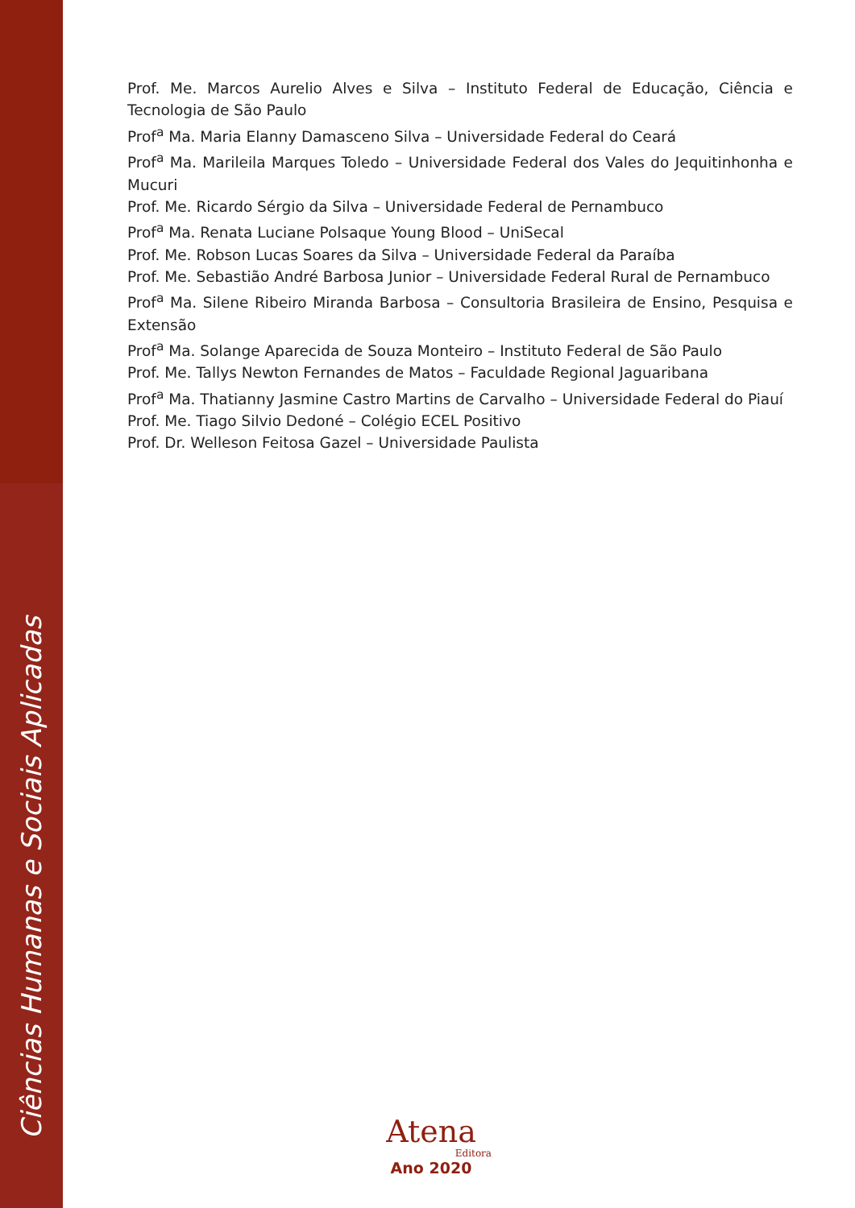Ciências Humanas e Sociais Aplicadas
Prof. Me. Marcos Aurelio Alves e Silva – Instituto Federal de Educação, Ciência e Tecnologia de São Paulo
Prof<sup>a</sup> Ma. Maria Elanny Damasceno Silva – Universidade Federal do Ceará
Prof<sup>a</sup> Ma. Marileila Marques Toledo – Universidade Federal dos Vales do Jequitinhonha e Mucuri
Prof. Me. Ricardo Sérgio da Silva – Universidade Federal de Pernambuco
Prof<sup>a</sup> Ma. Renata Luciane Polsaque Young Blood – UniSecal
Prof. Me. Robson Lucas Soares da Silva – Universidade Federal da Paraíba
Prof. Me. Sebastião André Barbosa Junior – Universidade Federal Rural de Pernambuco
Prof<sup>a</sup> Ma. Silene Ribeiro Miranda Barbosa – Consultoria Brasileira de Ensino, Pesquisa e Extensão
Prof<sup>a</sup> Ma. Solange Aparecida de Souza Monteiro – Instituto Federal de São Paulo
Prof. Me. Tallys Newton Fernandes de Matos – Faculdade Regional Jaguaribana
Prof<sup>a</sup> Ma. Thatianny Jasmine Castro Martins de Carvalho – Universidade Federal do Piauí
Prof. Me. Tiago Silvio Dedoné – Colégio ECEL Positivo
Prof. Dr. Welleson Feitosa Gazel – Universidade Paulista
Atena
Editora
Ano 2020